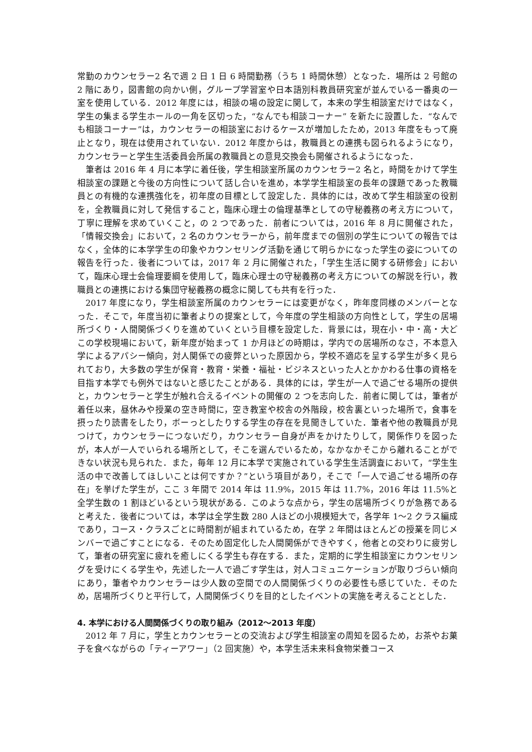常勤のカウンセラー2 名で週 2 日 1 日 6 時間勤務（うち 1 時間休憩）となった．場所は 2 号館の 2 階にあり，図書館の向かい側，グループ学習室や日本語別科教員研究室が並んでいる一番奥の一室を使用している．2012 年度には，相談の場の設定に関して，本来の学生相談室だけではなく，学生の集まる学生ホールの一角を区切った，“なんでも相談コーナー” を新たに設置した．“なんでも相談コーナー”は，カウンセラーの相談室におけるケースが増加したため，2013 年度をもって廃止となり，現在は使用されていない．2012 年度からは，教職員との連携も図られるようになり，カウンセラーと学生生活委員会所属の教職員との意見交換会も開催されるようになった．
筆者は 2016 年 4 月に本学に着任後，学生相談室所属のカウンセラー2 名と，時間をかけて学生相談室の課題と今後の方向性について話し合いを進め，本学学生相談室の長年の課題であった教職員との有機的な連携強化を，初年度の目標として設定した．具体的には，改めて学生相談室の役割を，全教職員に対して発信すること，臨床心理士の倫理基準としての守秘義務の考え方について，丁寧に理解を求めていくこと，の 2 つであった．前者については，2016 年 8 月に開催された，「情報交換会」において，2 名のカウンセラーから，前年度までの個別の学生についての報告ではなく，全体的に本学学生の印象やカウンセリング活動を通じて明らかになった学生の姿についての報告を行った．後者については，2017 年 2 月に開催された，「学生生活に関する研修会」において，臨床心理士会倫理要綱を使用して，臨床心理士の守秘義務の考え方についての解説を行い，教職員との連携における集団守秘義務の概念に関しても共有を行った．
2017 年度になり，学生相談室所属のカウンセラーには変更がなく，昨年度同様のメンバーとなった．そこで，年度当初に筆者よりの提案として，今年度の学生相談の方向性として，学生の居場所づくり・人間関係づくりを進めていくという目標を設定した．背景には，現在小・中・高・大どこの学校現場において，新年度が始まって 1 か月ほどの時期は，学内での居場所のなさ，不本意入学によるアパシー傾向，対人関係での疲弊といった原因から，学校不適応を呈する学生が多く見られており，大多数の学生が保育・教育・栄養・福祉・ビジネスといった人とかかわる仕事の資格を目指す本学でも例外ではないと感じたことがある．具体的には，学生が一人で過ごせる場所の提供と，カウンセラーと学生が触れ合えるイベントの開催の 2 つを志向した．前者に関しては，筆者が着任以来，昼休みや授業の空き時間に，空き教室や校舎の外階段，校舎裏といった場所で，食事を摂ったり読書をしたり，ボーっとしたりする学生の存在を見聞きしていた．筆者や他の教職員が見つけて，カウンセラーにつないだり，カウンセラー自身が声をかけたりして，関係作りを図ったが，本人が一人でいられる場所として，そこを選んでいるため，なかなかそこから離れることができない状況も見られた．また，毎年 12 月に本学で実施されている学生生活調査において，“学生生活の中で改善してほしいことは何ですか？”という項目があり，そこで「一人で過ごせる場所の存在」を挙げた学生が，ここ 3 年間で 2014 年は 11.9%，2015 年は 11.7%，2016 年は 11.5%と全学生数の 1 割ほどいるという現状がある．このような点から，学生の居場所づくりが急務であると考えた．後者については，本学は全学生数 280 人ほどの小規模短大で，各学年 1～2 クラス編成であり，コース・クラスごとに時間割が組まれているため，在学 2 年間はほとんどの授業を同じメンバーで過ごすことになる．そのため固定化した人間関係ができやすく，他者との交わりに疲労して，筆者の研究室に疲れを癒しにくる学生も存在する．また，定期的に学生相談室にカウンセリングを受けにくる学生や，先述した一人で過ごす学生は，対人コミュニケーションが取りづらい傾向にあり，筆者やカウンセラーは少人数の空間での人間関係づくりの必要性も感じていた．そのため，居場所づくりと平行して，人間関係づくりを目的としたイベントの実施を考えることとした．
4. 本学における人間関係づくりの取り組み（2012～2013 年度）
2012 年 7 月に，学生とカウンセラーとの交流および学生相談室の周知を図るため，お茶やお菓子を食べながらの「ティーアワー」（2 回実施）や，本学生活未来科食物栄養コース